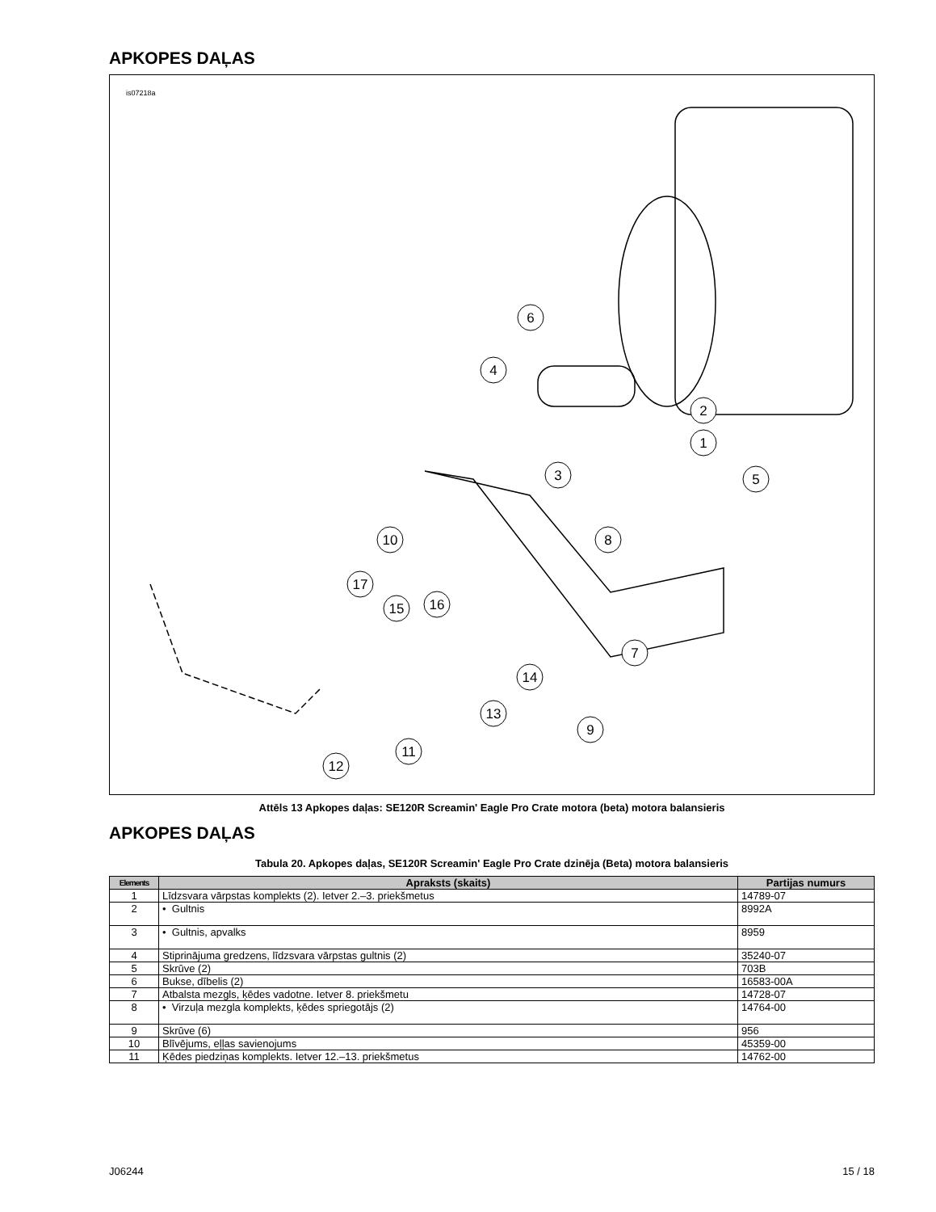APKOPES DAĻAS
is07218a
6
4
1
2
3
5
8
10
17
15
16
7
14
13
9
11
12
Attēls 13 Apkopes daļas: SE120R Screamin' Eagle Pro Crate motora (beta) motora balansieris
APKOPES DAĻAS
Tabula 20. Apkopes daļas, SE120R Screamin' Eagle Pro Crate dzinēja (Beta) motora balansieris
| Elements | Apraksts (skaits) | Partijas numurs |
| --- | --- | --- |
| 1 | Līdzsvara vārpstas komplekts (2). Ietver 2.–3. priekšmetus | 14789-07 |
| 2 | • Gultnis | 8992A |
| 3 | • Gultnis, apvalks | 8959 |
| 4 | Stiprinājuma gredzens, līdzsvara vārpstas gultnis (2) | 35240-07 |
| 5 | Skrūve (2) | 703B |
| 6 | Bukse, dībelis (2) | 16583-00A |
| 7 | Atbalsta mezgls, ķēdes vadotne. Ietver 8. priekšmetu | 14728-07 |
| 8 | • Virzuļa mezgla komplekts, ķēdes spriegotājs (2) | 14764-00 |
| 9 | Skrūve (6) | 956 |
| 10 | Blīvējums, eļļas savienojums | 45359-00 |
| 11 | Ķēdes piedziņas komplekts. Ietver 12.–13. priekšmetus | 14762-00 |
J06244 15 / 18